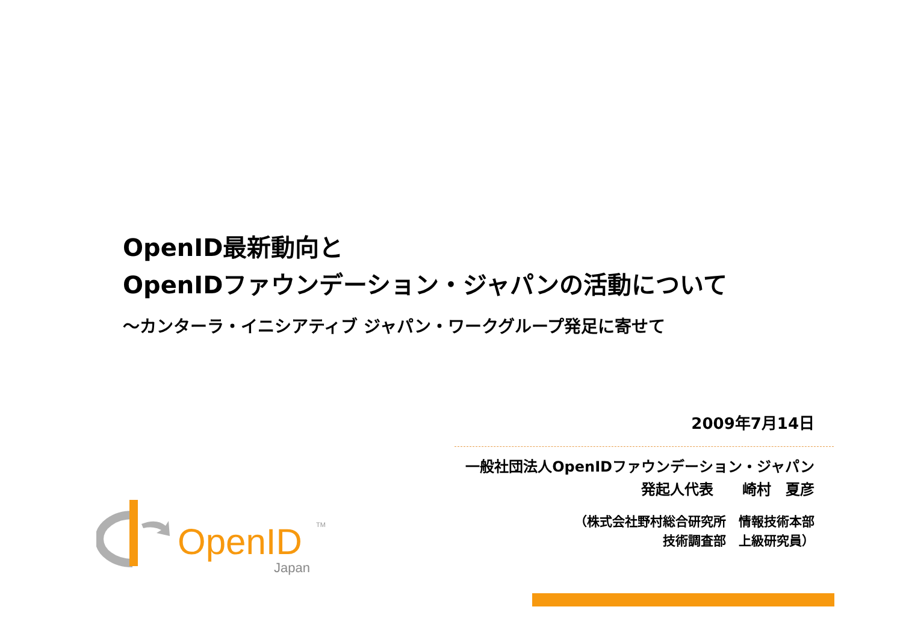OpenID最新動向と
OpenIDファウンデーション・ジャパンの活動について
～カンターラ・イニシアティブ ジャパン・ワークグループ発足に寄せて
2009年7月14日
一般社団法人OpenIDファウンデーション・ジャパン
発起人代表　　崎村　夏彦
（株式会社野村総合研究所　情報技術本部
技術調査部　上級研究員）
OpenID
TM
Japan